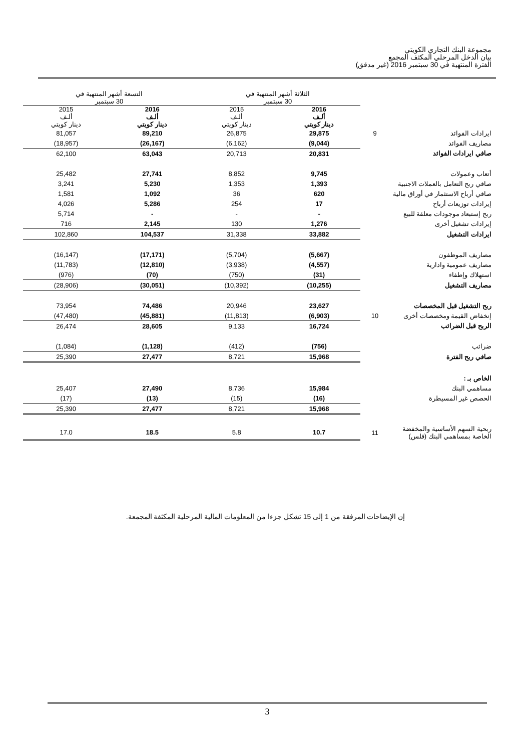مجموعة البنك التجاري الكويتي
بيان الدخل المرحلي المكثف المجمع
الفترة المنتهية في 30 سبتمبر 2016 (غير مدقق)
| | | الثلاثة أشهر المنتهية في 30 سبتمبر | | التسعة أشهر المنتهية في 30 سبتمبر | |
| | | 2016 ألـف دينار كويتي | 2015 ألـف دينار كويتي | 2016 ألـف دينار كويتي | 2015 ألـف دينار كويتي |
| ايرادات الفوائد | 9 | 29,875 | 26,875 | 89,210 | 81,057 |
| مصاريف الفوائد | | (9,044) | (6,162) | (26,167) | (18,957) |
| صافي ايرادات الفوائد | | 20,831 | 20,713 | 63,043 | 62,100 |
| أتعاب وعمولات | | 9,745 | 8,852 | 27,741 | 25,482 |
| صافي ربح التعامل بالعملات الاجنبية | | 1,393 | 1,353 | 5,230 | 3,241 |
| صافي أرباح الاستثمار في أوراق مالية | | 620 | 36 | 1,092 | 1,581 |
| إيرادات توزيعات أرباح | | 17 | 254 | 5,286 | 4,026 |
| ربح إستبعاد موجودات معلقة للبيع | | - | - | - | 5,714 |
| إيرادات تشغيل أخرى | | 1,276 | 130 | 2,145 | 716 |
| ايرادات التشغيل | | 33,882 | 31,338 | 104,537 | 102,860 |
| مصاريف الموظفون | | (5,667) | (5,704) | (17,171) | (16,147) |
| مصاريف عمومية وادارية | | (4,557) | (3,938) | (12,810) | (11,783) |
| استهلاك وإطفاء | | (31) | (750) | (70) | (976) |
| مصاريف التشغيل | | (10,255) | (10,392) | (30,051) | (28,906) |
| ربح التشغيل قبل المخصصات | | 23,627 | 20,946 | 74,486 | 73,954 |
| إنخفاض القيمة ومخصصات أخرى | 10 | (6,903) | (11,813) | (45,881) | (47,480) |
| الربح قبل الضرائب | | 16,724 | 9,133 | 28,605 | 26,474 |
| ضرائب | | (756) | (412) | (1,128) | (1,084) |
| صافي ربح الفترة | | 15,968 | 8,721 | 27,477 | 25,390 |
| الخاص بـ : | | | | | |
| مساهمي البنك | | 15,984 | 8,736 | 27,490 | 25,407 |
| الحصص غير المسيطرة | | (16) | (15) | (13) | (17) |
| | | 15,968 | 8,721 | 27,477 | 25,390 |
| ربحية السهم الأساسية والمخفضة الخاصة بمساهمي البنك (فلس) | 11 | 10.7 | 5.8 | 18.5 | 17.0 |
إن الإيضاحات المرفقة من 1 إلى 15 تشكل جزءا من المعلومات المالية المرحلية المكثفة المجمعة.
3